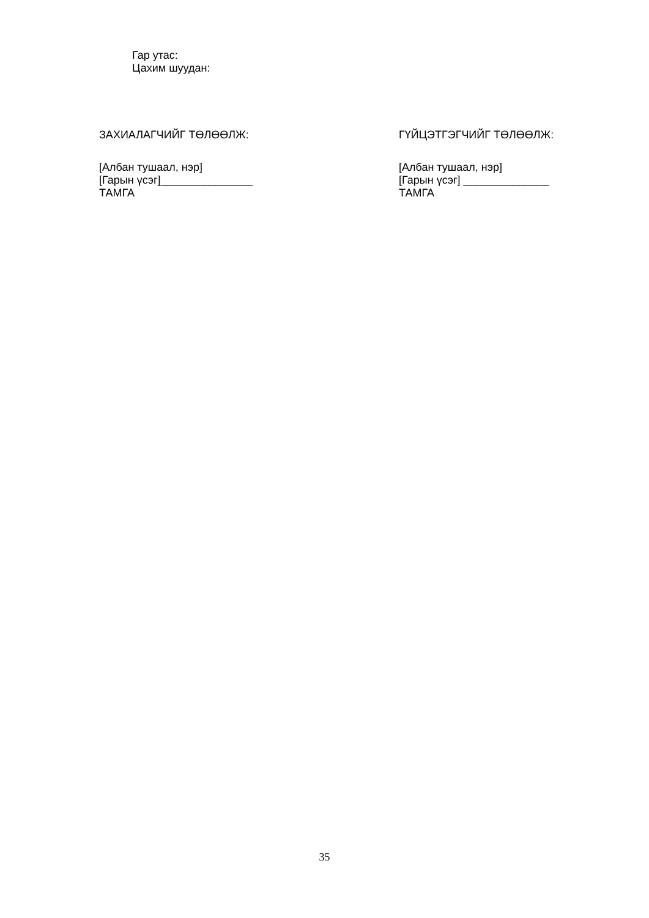Гар утас:
Цахим шуудан:
ЗАХИАЛАГЧИЙГ ТӨЛӨӨЛЖ:
[Албан тушаал, нэр]
[Гарын үсэг]_______________
ТАМГА
ГҮЙЦЭТГЭГЧИЙГ ТӨЛӨӨЛЖ:
[Албан тушаал, нэр]
[Гарын үсэг] ______________
ТАМГА
35